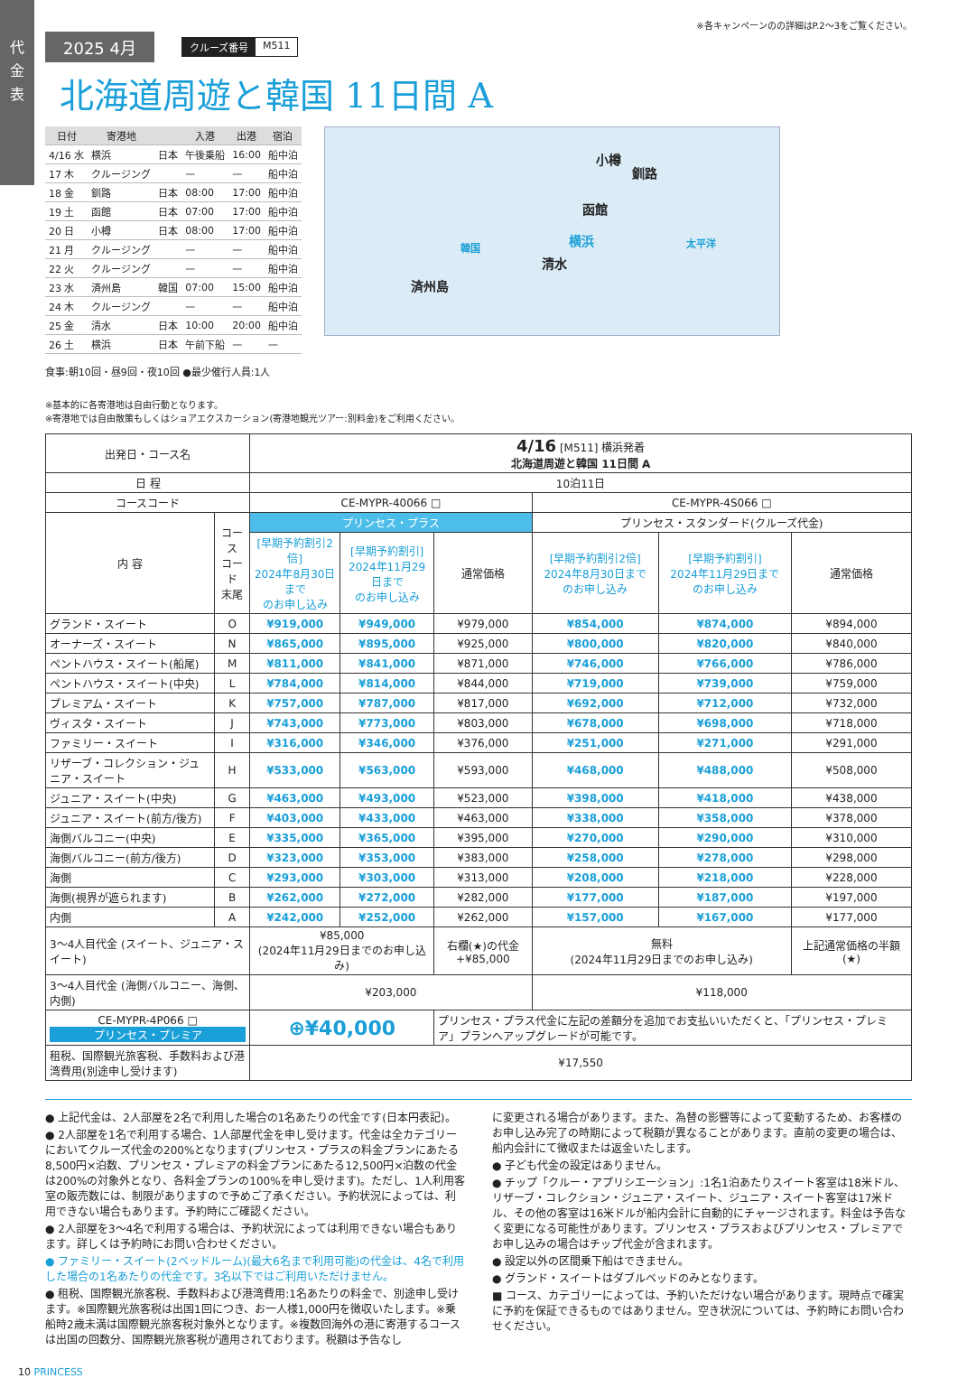代
金
表
※各キャンペーンのの詳細はP.2〜3をご覧ください。
2025 4月
クルーズ番号 M511
北海道周遊と韓国 11日間 A
| 日付 | 寄港地 | | 入港 | 出港 | 宿泊 |
| --- | --- | --- | --- | --- | --- |
| 4/16 水 | 横浜 | 日本 | 午後乗船 | 16:00 | 船中泊 |
| 17 木 | クルージング | | — | — | 船中泊 |
| 18 金 | 釧路 | 日本 | 08:00 | 17:00 | 船中泊 |
| 19 土 | 函館 | 日本 | 07:00 | 17:00 | 船中泊 |
| 20 日 | 小樽 | 日本 | 08:00 | 17:00 | 船中泊 |
| 21 月 | クルージング | | — | — | 船中泊 |
| 22 火 | クルージング | | — | — | 船中泊 |
| 23 水 | 済州島 | 韓国 | 07:00 | 15:00 | 船中泊 |
| 24 木 | クルージング | | — | — | 船中泊 |
| 25 金 | 清水 | 日本 | 10:00 | 20:00 | 船中泊 |
| 26 土 | 横浜 | 日本 | 午前下船 | — | — |
食事:朝10回・昼9回・夜10回 ●最少催行人員:1人
小樽
釧路
函館
横浜
清水
済州島
韓国 太平洋
※基本的に各寄港地は自由行動となります。
※寄港地では自由散策もしくはショアエクスカーション(寄港地観光ツアー:別料金)をご利用ください。
| 出発日・コース名 | | 4/16 [M511] 横浜発着 北海道周遊と韓国 11日間 A | | | | | |
| --- | --- | --- | --- | --- | --- | --- | --- |
| 日 程 | | 10泊11日 | | | | | |
| コースコード | | CE-MYPR-40066 □ | | | CE-MYPR-4S066 □ | | |
| 内 容 | コース コード 末尾 | プリンセス・プラス | | | プリンセス・スタンダード(クルーズ代金) | | |
| | | [早期予約割引2倍] 2024年8月30日まで のお申し込み | [早期予約割引] 2024年11月29日まで のお申し込み | 通常価格 | [早期予約割引2倍] 2024年8月30日まで のお申し込み | [早期予約割引] 2024年11月29日まで のお申し込み | 通常価格 |
| グランド・スイート | O | ¥919,000 | ¥949,000 | ¥979,000 | ¥854,000 | ¥874,000 | ¥894,000 |
| オーナーズ・スイート | N | ¥865,000 | ¥895,000 | ¥925,000 | ¥800,000 | ¥820,000 | ¥840,000 |
| ペントハウス・スイート(船尾) | M | ¥811,000 | ¥841,000 | ¥871,000 | ¥746,000 | ¥766,000 | ¥786,000 |
| ペントハウス・スイート(中央) | L | ¥784,000 | ¥814,000 | ¥844,000 | ¥719,000 | ¥739,000 | ¥759,000 |
| プレミアム・スイート | K | ¥757,000 | ¥787,000 | ¥817,000 | ¥692,000 | ¥712,000 | ¥732,000 |
| ヴィスタ・スイート | J | ¥743,000 | ¥773,000 | ¥803,000 | ¥678,000 | ¥698,000 | ¥718,000 |
| ファミリー・スイート | I | ¥316,000 | ¥346,000 | ¥376,000 | ¥251,000 | ¥271,000 | ¥291,000 |
| リザーブ・コレクション・ジュニア・スイート | H | ¥533,000 | ¥563,000 | ¥593,000 | ¥468,000 | ¥488,000 | ¥508,000 |
| ジュニア・スイート(中央) | G | ¥463,000 | ¥493,000 | ¥523,000 | ¥398,000 | ¥418,000 | ¥438,000 |
| ジュニア・スイート(前方/後方) | F | ¥403,000 | ¥433,000 | ¥463,000 | ¥338,000 | ¥358,000 | ¥378,000 |
| 海側バルコニー(中央) | E | ¥335,000 | ¥365,000 | ¥395,000 | ¥270,000 | ¥290,000 | ¥310,000 |
| 海側バルコニー(前方/後方) | D | ¥323,000 | ¥353,000 | ¥383,000 | ¥258,000 | ¥278,000 | ¥298,000 |
| 海側 | C | ¥293,000 | ¥303,000 | ¥313,000 | ¥208,000 | ¥218,000 | ¥228,000 |
| 海側(視界が遮られます) | B | ¥262,000 | ¥272,000 | ¥282,000 | ¥177,000 | ¥187,000 | ¥197,000 |
| 内側 | A | ¥242,000 | ¥252,000 | ¥262,000 | ¥157,000 | ¥167,000 | ¥177,000 |
| 3〜4人目代金 (スイート、ジュニア・スイート) | | ¥85,000 (2024年11月29日までのお申し込み) | | 右欄(★)の代金 +¥85,000 | 無料 (2024年11月29日までのお申し込み) | | 上記通常価格の半額 (★) |
| 3〜4人目代金 (海側バルコニー、海側、内側) | | ¥203,000 | | | ¥118,000 | | |
| CE-MYPR-4P066 □ プリンセス・プレミア | | ⊕¥40,000 | | プリンセス・プラス代金に左記の差額分を追加でお支払いいただくと、「プリンセス・プレミア」プランへアップグレードが可能です。 | | | |
| 租税、国際観光旅客税、手数料および港湾費用(別途申し受けます) | | ¥17,550 | | | | | |
● 上記代金は、2人部屋を2名で利用した場合の1名あたりの代金です(日本円表記)。
● 2人部屋を1名で利用する場合、1人部屋代金を申し受けます。代金は全カテゴリーにおいてクルーズ代金の200%となります(プリンセス・プラスの料金プランにあたる8,500円×泊数、プリンセス・プレミアの料金プランにあたる12,500円×泊数の代金は200%の対象外となり、各料金プランの100%を申し受けます)。ただし、1人利用客室の販売数には、制限がありますので予めご了承ください。予約状況によっては、利用できない場合もあります。予約時にご確認ください。
● 2人部屋を3〜4名で利用する場合は、予約状況によっては利用できない場合もあります。詳しくは予約時にお問い合わせください。
● ファミリー・スイート(2ベッドルーム)(最大6名まで利用可能)の代金は、4名で利用した場合の1名あたりの代金です。3名以下ではご利用いただけません。
● 租税、国際観光旅客税、手数料および港湾費用:1名あたりの料金で、別途申し受けます。※国際観光旅客税は出国1回につき、お一人様1,000円を徴収いたします。※乗船時2歳未満は国際観光旅客税対象外となります。※複数回海外の港に寄港するコースは出国の回数分、国際観光旅客税が適用されております。税額は予告なし
に変更される場合があります。また、為替の影響等によって変動するため、お客様のお申し込み完了の時期によって税額が異なることがあります。直前の変更の場合は、船内会計にて徴収または返金いたします。
● 子ども代金の設定はありません。
● チップ「クルー・アプリシエーション」:1名1泊あたりスイート客室は18米ドル、リザーブ・コレクション・ジュニア・スイート、ジュニア・スイート客室は17米ドル、その他の客室は16米ドルが船内会計に自動的にチャージされます。料金は予告なく変更になる可能性があります。プリンセス・プラスおよびプリンセス・プレミアでお申し込みの場合はチップ代金が含まれます。
● 設定以外の区間乗下船はできません。
● グランド・スイートはダブルベッドのみとなります。
■ コース、カテゴリーによっては、予約いただけない場合があります。現時点で確実に予約を保証できるものではありません。空き状況については、予約時にお問い合わせください。
10 PRINCESS